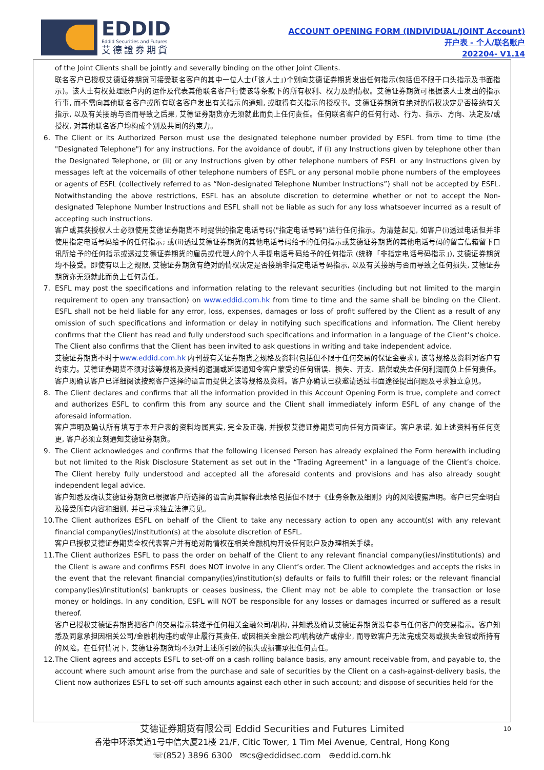EDDID
Eddid Securities and Futures
艾德證券期貨
ACCOUNT OPENING FORM (INDIVIDUAL/JOINT Account)
开户表 - 个人/联名账户
202204- V1.14
of the Joint Clients shall be jointly and severally binding on the other Joint Clients.
联名客户已授权艾德证券期货可接受联名客户的其中一位人士(「该人士」)个别向艾德证券期货发出任何指示(包括但不限于口头指示及书面指示)。该人士有权处理账户内的运作及代表其他联名客户行使该等条款下的所有权利、权力及酌情权。艾德证券期货可根据该人士发出的指示行事, 而不需向其他联名客户或所有联名客户发出有关指示的通知, 或取得有关指示的授权书。艾德证券期货有绝对酌情权决定是否接纳有关指示, 以及有关接纳与否而导致之后果, 艾德证券期货亦无须就此而负上任何责任。任何联名客户的任何行动、行为、指示、方向、决定及/或授权, 对其他联名客户均构成个别及共同的约束力。
6. The Client or its Authorized Person must use the designated telephone number provided by ESFL from time to time (the "Designated Telephone") for any instructions. For the avoidance of doubt, if (i) any Instructions given by telephone other than the Designated Telephone, or (ii) or any Instructions given by other telephone numbers of ESFL or any Instructions given by messages left at the voicemails of other telephone numbers of ESFL or any personal mobile phone numbers of the employees or agents of ESFL (collectively referred to as “Non-designated Telephone Number Instructions”) shall not be accepted by ESFL. Notwithstanding the above restrictions, ESFL has an absolute discretion to determine whether or not to accept the Non-designated Telephone Number Instructions and ESFL shall not be liable as such for any loss whatsoever incurred as a result of accepting such instructions.
客户或其获授权人士必须使用艾德证券期货不时提供的指定电话号码("指定电话号码")进行任何指示。为清楚起见, 如客户(i)透过电话但并非使用指定电话号码给予的任何指示; 或(ii)透过艾德证券期货的其他电话号码给予的任何指示或艾德证券期货的其他电话号码的留言信箱留下口讯所给予的任何指示或透过艾德证券期货的雇员或代理人的个人手提电话号码给予的任何指示 (统称「非指定电话号码指示」), 艾德证券期货均不接受。即使有以上之规限, 艾德证券期货有绝对酌情权决定是否接纳非指定电话号码指示, 以及有关接纳与否而导致之任何损失, 艾德证券期货亦无须就此而负上任何责任。
7. ESFL may post the specifications and information relating to the relevant securities (including but not limited to the margin requirement to open any transaction) on www.eddid.com.hk from time to time and the same shall be binding on the Client. ESFL shall not be held liable for any error, loss, expenses, damages or loss of profit suffered by the Client as a result of any omission of such specifications and information or delay in notifying such specifications and information. The Client hereby confirms that the Client has read and fully understood such specifications and information in a language of the Client’s choice. The Client also confirms that the Client has been invited to ask questions in writing and take independent advice.
艾德证券期货不时于www.eddid.com.hk 内刊载有关证券期货之规格及资料(包括但不限于任何交易的保证金要求), 该等规格及资料对客户有约束力。艾德证券期货不须对该等规格及资料的遗漏或延误通知令客户蒙受的任何错误、损失、开支、赔偿或失去任何利润而负上任何责任。客户现确认客户已详细阅读按照客户选择的语言而提供之该等规格及资料。客户亦确认已获邀请透过书面途径提出问题及寻求独立意见。
8. The Client declares and confirms that all the information provided in this Account Opening Form is true, complete and correct and authorizes ESFL to confirm this from any source and the Client shall immediately inform ESFL of any change of the aforesaid information.
客户声明及确认所有填写于本开户表的资料均属真实, 完全及正确, 并授权艾德证券期货可向任何方面查证。客户承诺, 如上述资料有任何变更, 客户必须立刻通知艾德证券期货。
9. The Client acknowledges and confirms that the following Licensed Person has already explained the Form herewith including but not limited to the Risk Disclosure Statement as set out in the “Trading Agreement” in a language of the Client’s choice. The Client hereby fully understood and accepted all the aforesaid contents and provisions and has also already sought independent legal advice.
客户知悉及确认艾德证券期货已根据客户所选择的语言向其解释此表格包括但不限于《业务条款及细则》内的风险披露声明。客户已完全明白及接受所有内容和细则, 并已寻求独立法律意见。
10.
The Client authorizes ESFL on behalf of the Client to take any necessary action to open any account(s) with any relevant financial company(ies)/institution(s) at the absolute discretion of ESFL.
客户已授权艾德证券期货全权代表客户并有绝对酌情权在相关金融机构开设任何账户及办理相关手续。
11.
The Client authorizes ESFL to pass the order on behalf of the Client to any relevant financial company(ies)/institution(s) and the Client is aware and confirms ESFL does NOT involve in any Client’s order. The Client acknowledges and accepts the risks in the event that the relevant financial company(ies)/institution(s) defaults or fails to fulfill their roles; or the relevant financial company(ies)/institution(s) bankrupts or ceases business, the Client may not be able to complete the transaction or lose money or holdings. In any condition, ESFL will NOT be responsible for any losses or damages incurred or suffered as a result thereof.
客户已授权艾德证券期货把客户的交易指示转递予任何相关金融公司/机构, 并知悉及确认艾德证券期货没有参与任何客户的交易指示。客户知悉及同意承担因相关公司/金融机构违约或停止履行其责任, 或因相关金融公司/机构破产或停业, 而导致客户无法完成交易或损失金钱或所持有的风险。在任何情况下, 艾德证券期货均不须对上述所引致的损失或损害承担任何责任。
12.
The Client agrees and accepts ESFL to set-off on a cash rolling balance basis, any amount receivable from, and payable to, the account where such amount arise from the purchase and sale of securities by the Client on a cash-against-delivery basis, the Client now authorizes ESFL to set-off such amounts against each other in such account; and dispose of securities held for the
10
艾德证券期货有限公司 Eddid Securities and Futures Limited
香港中环添美道1号中信大厦21楼 21/F, Citic Tower, 1 Tim Mei Avenue, Central, Hong Kong
☏(852) 3896 6300 ✉cs@eddidsec.com ⊕eddid.com.hk